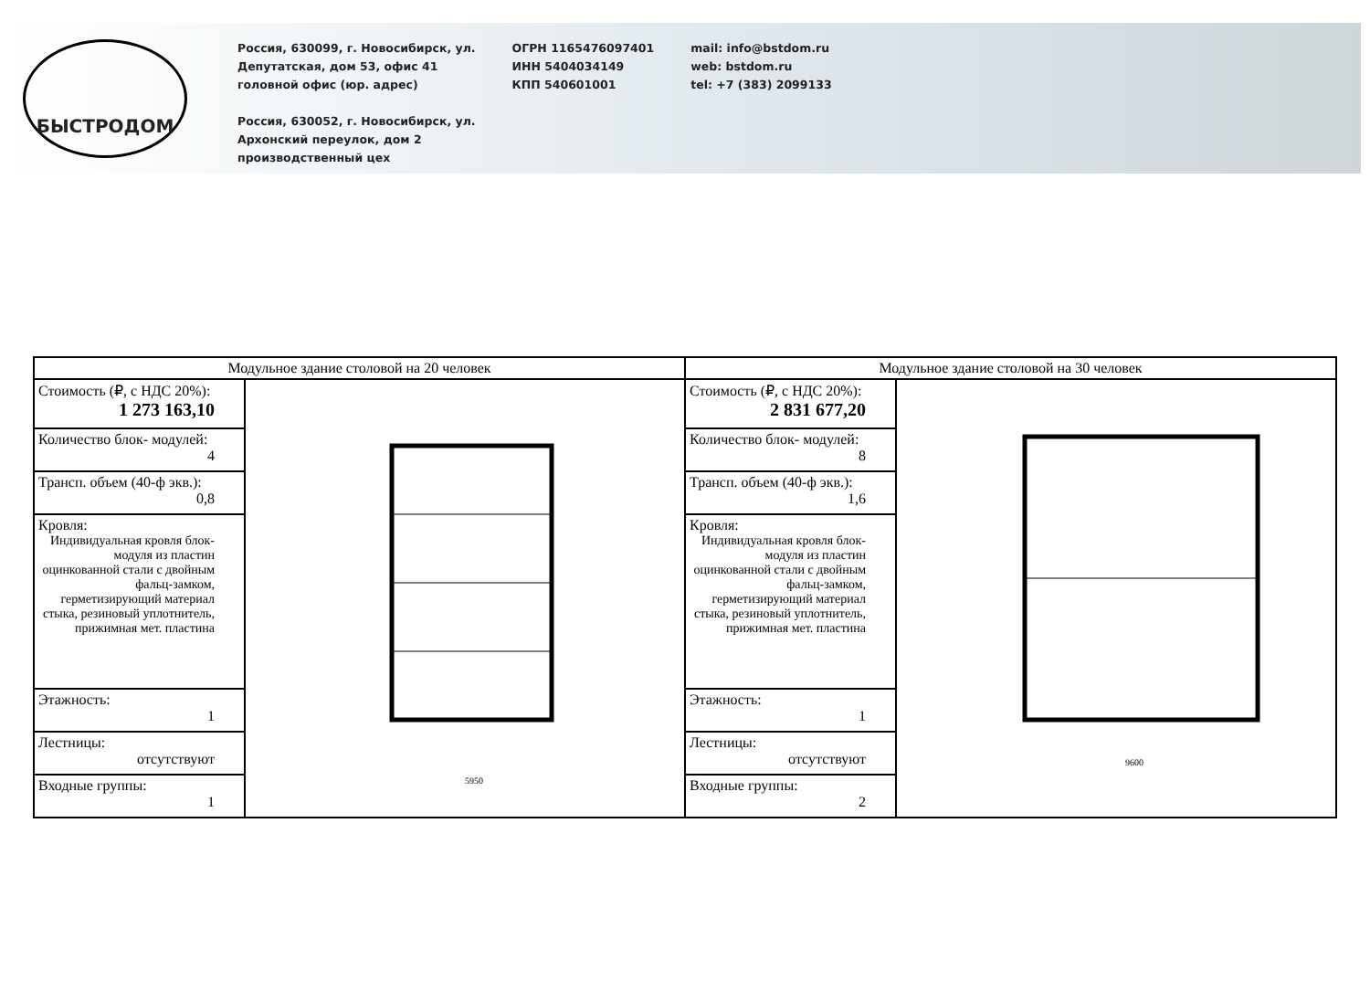БЫСТРОДОМ
Россия, 630099, г. Новосибирск, ул.
Депутатская, дом 53, офис 41
головной офис (юр. адрес)
Россия, 630052, г. Новосибирск, ул.
Архонский переулок, дом 2
производственный цех
ОГРН 1165476097401
ИНН 5404034149
КПП 540601001
mail: info@bstdom.ru
web: bstdom.ru
tel: +7 (383) 2099133
| Модульное здание столовой на 20 человек | | Модульное здание столовой на 30 человек | |
| --- | --- | --- | --- |
| Стоимость (₽, с НДС 20%): 1 273 163,10 | 5950 | Стоимость (₽, с НДС 20%): 2 831 677,20 | 9600 |
| Количество блок- модулей: 4 | | Количество блок- модулей: 8 | |
| Трансп. объем (40-ф экв.): 0,8 | | Трансп. объем (40-ф экв.): 1,6 | |
| Кровля: Индивидуальная кровля блок- модуля из пластин оцинкованной стали с двойным фальц-замком, герметизирующий материал стыка, резиновый уплотнитель, прижимная мет. пластина | | Кровля: Индивидуальная кровля блок- модуля из пластин оцинкованной стали с двойным фальц-замком, герметизирующий материал стыка, резиновый уплотнитель, прижимная мет. пластина | |
| Этажность: 1 | | Этажность: 1 | |
| Лестницы: отсутствуют | | Лестницы: отсутствуют | |
| Входные группы: 1 | | Входные группы: 2 | |